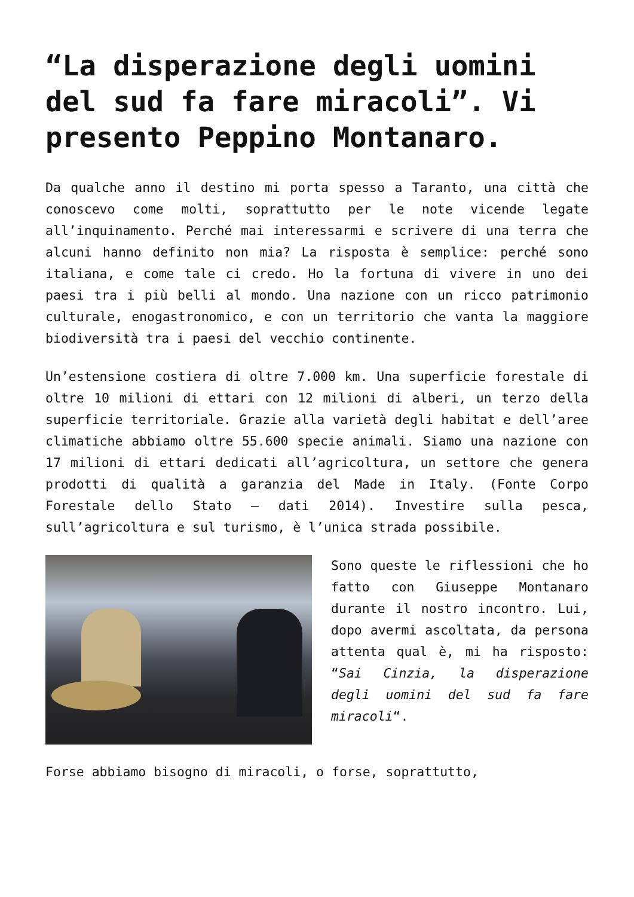“La disperazione degli uomini del sud fa fare miracoli”. Vi presento Peppino Montanaro.
Da qualche anno il destino mi porta spesso a Taranto, una città che conoscevo come molti, soprattutto per le note vicende legate all’inquinamento. Perché mai interessarmi e scrivere di una terra che alcuni hanno definito non mia? La risposta è semplice: perché sono italiana, e come tale ci credo. Ho la fortuna di vivere in uno dei paesi tra i più belli al mondo. Una nazione con un ricco patrimonio culturale, enogastronomico, e con un territorio che vanta la maggiore biodiversità tra i paesi del vecchio continente.
Un’estensione costiera di oltre 7.000 km. Una superficie forestale di oltre 10 milioni di ettari con 12 milioni di alberi, un terzo della superficie territoriale. Grazie alla varietà degli habitat e dell’aree climatiche abbiamo oltre 55.600 specie animali. Siamo una nazione con 17 milioni di ettari dedicati all’agricoltura, un settore che genera prodotti di qualità a garanzia del Made in Italy. (Fonte Corpo Forestale dello Stato – dati 2014). Investire sulla pesca, sull’agricoltura e sul turismo, è l’unica strada possibile.
Sono queste le riflessioni che ho fatto con Giuseppe Montanaro durante il nostro incontro. Lui, dopo avermi ascoltata, da persona attenta qual è, mi ha risposto: “Sai Cinzia, la disperazione degli uomini del sud fa fare miracoli“.
Forse abbiamo bisogno di miracoli, o forse, soprattutto,